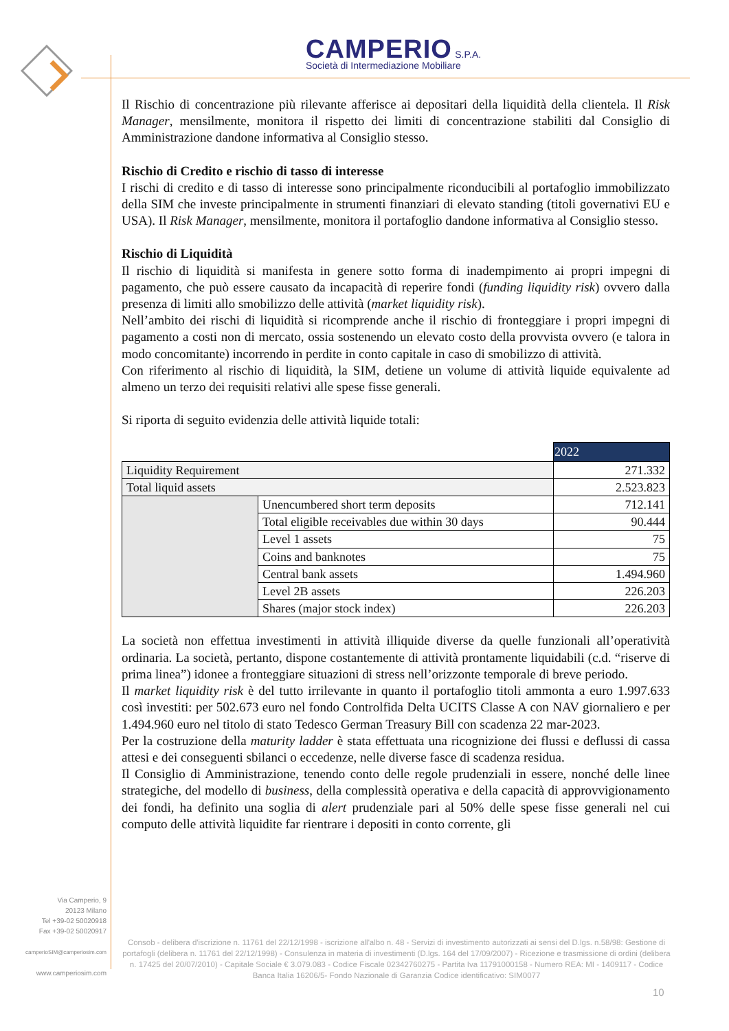CAMPERIO S.P.A.
Società di Intermediazione Mobiliare
Il Rischio di concentrazione più rilevante afferisce ai depositari della liquidità della clientela. Il Risk Manager, mensilmente, monitora il rispetto dei limiti di concentrazione stabiliti dal Consiglio di Amministrazione dandone informativa al Consiglio stesso.
Rischio di Credito e rischio di tasso di interesse
I rischi di credito e di tasso di interesse sono principalmente riconducibili al portafoglio immobilizzato della SIM che investe principalmente in strumenti finanziari di elevato standing (titoli governativi EU e USA). Il Risk Manager, mensilmente, monitora il portafoglio dandone informativa al Consiglio stesso.
Rischio di Liquidità
Il rischio di liquidità si manifesta in genere sotto forma di inadempimento ai propri impegni di pagamento, che può essere causato da incapacità di reperire fondi (funding liquidity risk) ovvero dalla presenza di limiti allo smobilizzo delle attività (market liquidity risk).
Nell’ambito dei rischi di liquidità si ricomprende anche il rischio di fronteggiare i propri impegni di pagamento a costi non di mercato, ossia sostenendo un elevato costo della provvista ovvero (e talora in modo concomitante) incorrendo in perdite in conto capitale in caso di smobilizzo di attività.
Con riferimento al rischio di liquidità, la SIM, detiene un volume di attività liquide equivalente ad almeno un terzo dei requisiti relativi alle spese fisse generali.
Si riporta di seguito evidenzia delle attività liquide totali:
| | | 2022 |
| Liquidity Requirement | | 271.332 |
| Total liquid assets | | 2.523.823 |
| | Unencumbered short term deposits | 712.141 |
| | Total eligible receivables due within 30 days | 90.444 |
| | Level 1 assets | 75 |
| | Coins and banknotes | 75 |
| | Central bank assets | 1.494.960 |
| | Level 2B assets | 226.203 |
| | Shares (major stock index) | 226.203 |
La società non effettua investimenti in attività illiquide diverse da quelle funzionali all’operatività ordinaria. La società, pertanto, dispone costantemente di attività prontamente liquidabili (c.d. “riserve di prima linea”) idonee a fronteggiare situazioni di stress nell’orizzonte temporale di breve periodo.
Il market liquidity risk è del tutto irrilevante in quanto il portafoglio titoli ammonta a euro 1.997.633 così investiti: per 502.673 euro nel fondo Controlfida Delta UCITS Classe A con NAV giornaliero e per 1.494.960 euro nel titolo di stato Tedesco German Treasury Bill con scadenza 22 mar-2023.
Per la costruzione della maturity ladder è stata effettuata una ricognizione dei flussi e deflussi di cassa attesi e dei conseguenti sbilanci o eccedenze, nelle diverse fasce di scadenza residua.
Il Consiglio di Amministrazione, tenendo conto delle regole prudenziali in essere, nonché delle linee strategiche, del modello di business, della complessità operativa e della capacità di approvvigionamento dei fondi, ha definito una soglia di alert prudenziale pari al 50% delle spese fisse generali nel cui computo delle attività liquidite far rientrare i depositi in conto corrente, gli
Via Camperio, 9
20123 Milano
Tel +39-02 50020918
Fax +39-02 50020917
camperioSIM@camperiosim.com
www.camperiosim.com
Consob - delibera d'iscrizione n. 11761 del 22/12/1998 - iscrizione all'albo n. 48 - Servizi di investimento autorizzati ai sensi del D.lgs. n.58/98: Gestione di portafogli (delibera n. 11761 del 22/12/1998) - Consulenza in materia di investimenti (D.lgs. 164 del 17/09/2007) - Ricezione e trasmissione di ordini (delibera n. 17425 del 20/07/2010) - Capitale Sociale € 3.079.083 - Codice Fiscale 02342760275 - Partita Iva 11791000158 - Numero REA: MI - 1409117 - Codice Banca Italia 16206/5- Fondo Nazionale di Garanzia Codice identificativo: SIM0077
10